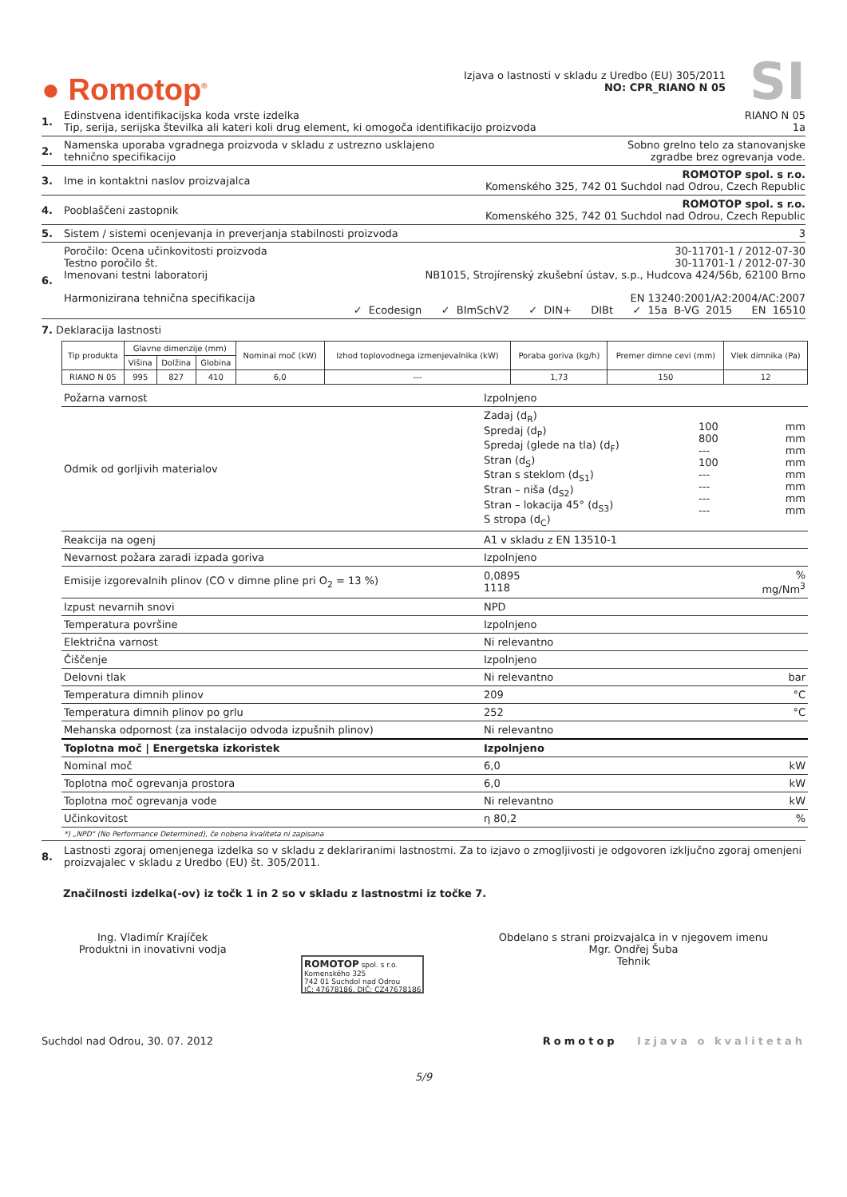● Romotop<sup>®</sup>
Izjava o lastnosti v skladu z Uredbo (EU) 305/2011
NO: CPR_RIANO N 05
SI
1. Edinstvena identifikacijska koda vrste izdelka RIANO N 05
Tip, serija, serijska številka ali kateri koli drug element, ki omogoča identifikacijo proizvoda 1a
2. Namenska uporaba vgradnega proizvoda v skladu z ustrezno usklajeno
tehnično specifikacijo Sobno grelno telo za stanovanjske
zgradbe brez ogrevanja vode.
3. Ime in kontaktni naslov proizvajalca ROMOTOP spol. s r.o.
Komenského 325, 742 01 Suchdol nad Odrou, Czech Republic
4. Pooblaščeni zastopnik ROMOTOP spol. s r.o.
Komenského 325, 742 01 Suchdol nad Odrou, Czech Republic
5. Sistem / sistemi ocenjevanja in preverjanja stabilnosti proizvoda 3
6. Poročilo: Ocena učinkovitosti proizvoda 30-11701-1 / 2012-07-30
Testno poročilo št. 30-11701-1 / 2012-07-30
Imenovani testni laboratorij NB1015, Strojírenský zkušební ústav, s.p., Hudcova 424/56b, 62100 Brno
Harmonizirana tehnična specifikacija EN 13240:2001/A2:2004/AC:2007
✓ Ecodesign ✓ BImSchV2 ✓ DIN+ DIBt ✓ 15a B-VG 2015 EN 16510
7. Deklaracija lastnosti
| Tip produkta | Glavne dimenzije (mm) | | | Nominal moč (kW) | Izhod toplovodnega izmenjevalnika (kW) | Poraba goriva (kg/h) | Premer dimne cevi (mm) | Vlek dimnika (Pa) |
| --- | --- | --- | --- | --- | --- | --- | --- | --- |
| | Višina | Dolžina | Globina | | | | | |
| RIANO N 05 | 995 | 827 | 410 | 6,0 | --- | 1,73 | 150 | 12 |
| Požarna varnost | Izpolnjeno | | |
| Odmik od gorljivih materialov | Zadaj (d<sub>R</sub>) Spredaj (d<sub>P</sub>) Spredaj (glede na tla) (d<sub>F</sub>) Stran (d<sub>S</sub>) Stran s steklom (d<sub>S1</sub>) Stran – niša (d<sub>S2</sub>) Stran – lokacija 45° (d<sub>S3</sub>) S stropa (d<sub>C</sub>) | 100 800 --- 100 --- --- --- --- | mm mm mm mm mm mm mm mm |
| Reakcija na ogenj | A1 v skladu z EN 13510-1 | | |
| Nevarnost požara zaradi izpada goriva | Izpolnjeno | | |
| Emisije izgorevalnih plinov (CO v dimne pline pri O<sub>2</sub> = 13 %) | 0,0895 1118 | | % mg/Nm<sup>3</sup> |
| Izpust nevarnih snovi | NPD | | |
| Temperatura površine | Izpolnjeno | | |
| Električna varnost | Ni relevantno | | |
| Čiščenje | Izpolnjeno | | |
| Delovni tlak | Ni relevantno | | bar |
| Temperatura dimnih plinov | 209 | | °C |
| Temperatura dimnih plinov po grlu | 252 | | °C |
| Mehanska odpornost (za instalacijo odvoda izpušnih plinov) | Ni relevantno | | |
| Toplotna moč / Energetska izkoristek | Izpolnjeno | | |
| Nominal moč | 6,0 | | kW |
| Toplotna moč ogrevanja prostora | 6,0 | | kW |
| Toplotna moč ogrevanja vode | Ni relevantno | | kW |
| Učinkovitost | η 80,2 | | % |
*) „NPD" (No Performance Determined), če nobena kvaliteta ni zapisana
8. Lastnosti zgoraj omenjenega izdelka so v skladu z deklariranimi lastnostmi. Za to izjavo o zmogljivosti je odgovoren izključno zgoraj omenjeni proizvajalec v skladu z Uredbo (EU) št. 305/2011.
Značilnosti izdelka(-ov) iz točk 1 in 2 so v skladu z lastnostmi iz točke 7.
Ing. Vladimír Krajíček
Produktni in inovativni vodja
ROMOTOP spol. s r.o.
Komenského 325
742 01 Suchdol nad Odrou
IČ: 47678186, DIČ: CZ47678186
Obdelano s strani proizvajalca in v njegovem imenu
Mgr. Ondřej Šuba
Tehnik
Suchdol nad Odrou, 30. 07. 2012 Romotop Izjava o kvalitetah
5/9